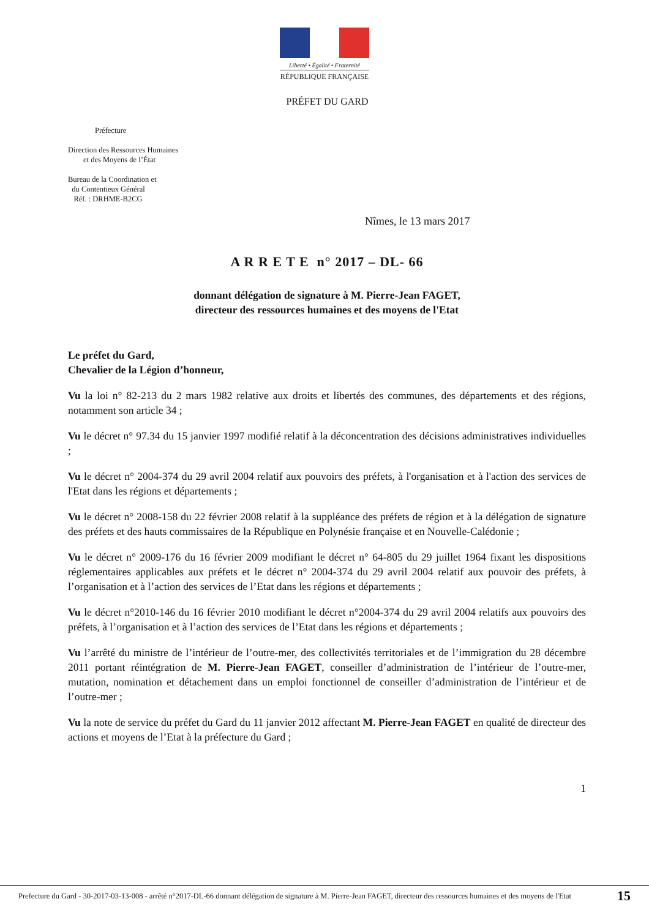Liberté • Égalité • Fraternité
RÉPUBLIQUE FRANÇAISE
PRÉFET DU GARD
Préfecture
Direction des Ressources Humaines
et des Moyens de l’État
Bureau de la Coordination et
du Contentieux Général
Réf. : DRHME-B2CG
Nîmes, le 13 mars 2017
A R R E T E n° 2017 – DL- 66
donnant délégation de signature à M. Pierre-Jean FAGET,
directeur des ressources humaines et des moyens de l'Etat
Le préfet du Gard,
Chevalier de la Légion d’honneur,
Vu la loi n° 82-213 du 2 mars 1982 relative aux droits et libertés des communes, des départements et des régions, notamment son article 34 ;
Vu le décret n° 97.34 du 15 janvier 1997 modifié relatif à la déconcentration des décisions administratives individuelles ;
Vu le décret n° 2004-374 du 29 avril 2004 relatif aux pouvoirs des préfets, à l'organisation et à l'action des services de l'Etat dans les régions et départements ;
Vu le décret n° 2008-158 du 22 février 2008 relatif à la suppléance des préfets de région et à la délégation de signature des préfets et des hauts commissaires de la République en Polynésie française et en Nouvelle-Calédonie ;
Vu le décret n° 2009-176 du 16 février 2009 modifiant le décret n° 64-805 du 29 juillet 1964 fixant les dispositions réglementaires applicables aux préfets et le décret n° 2004-374 du 29 avril 2004 relatif aux pouvoir des préfets, à l’organisation et à l’action des services de l’Etat dans les régions et départements ;
Vu le décret n°2010-146 du 16 février 2010 modifiant le décret n°2004-374 du 29 avril 2004 relatifs aux pouvoirs des préfets, à l’organisation et à l’action des services de l’Etat dans les régions et départements ;
Vu l’arrêté du ministre de l’intérieur de l’outre-mer, des collectivités territoriales et de l’immigration du 28 décembre 2011 portant réintégration de M. Pierre-Jean FAGET, conseiller d’administration de l’intérieur de l’outre-mer, mutation, nomination et détachement dans un emploi fonctionnel de conseiller d’administration de l’intérieur et de l’outre-mer ;
Vu la note de service du préfet du Gard du 11 janvier 2012 affectant M. Pierre-Jean FAGET en qualité de directeur des actions et moyens de l’Etat à la préfecture du Gard ;
1
Prefecture du Gard - 30-2017-03-13-008 - arrêté n°2017-DL-66 donnant délégation de signature à M. Pierre-Jean FAGET, directeur des ressources humaines et des moyens de l'Etat
15